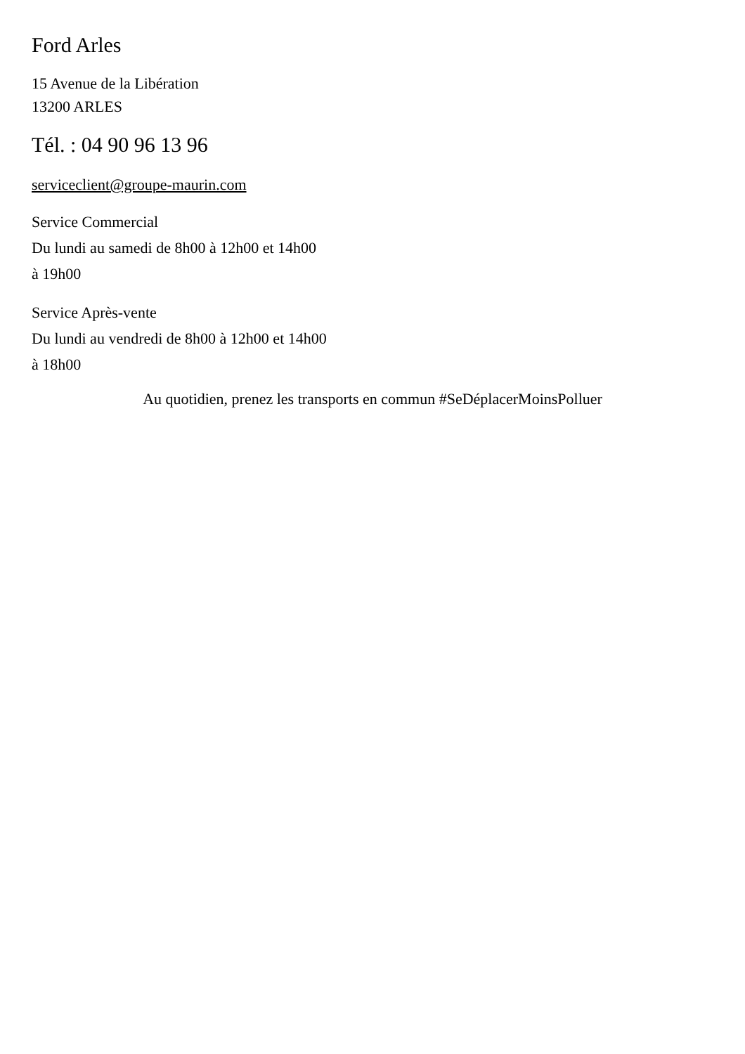Ford Arles
15 Avenue de la Libération
13200 ARLES
Tél. : 04 90 96 13 96
serviceclient@groupe-maurin.com
Service Commercial
Du lundi au samedi de 8h00 à 12h00 et 14h00
à 19h00
Service Après-vente
Du lundi au vendredi de 8h00 à 12h00 et 14h00
à 18h00
Au quotidien, prenez les transports en commun #SeDéplacerMoinsPolluer